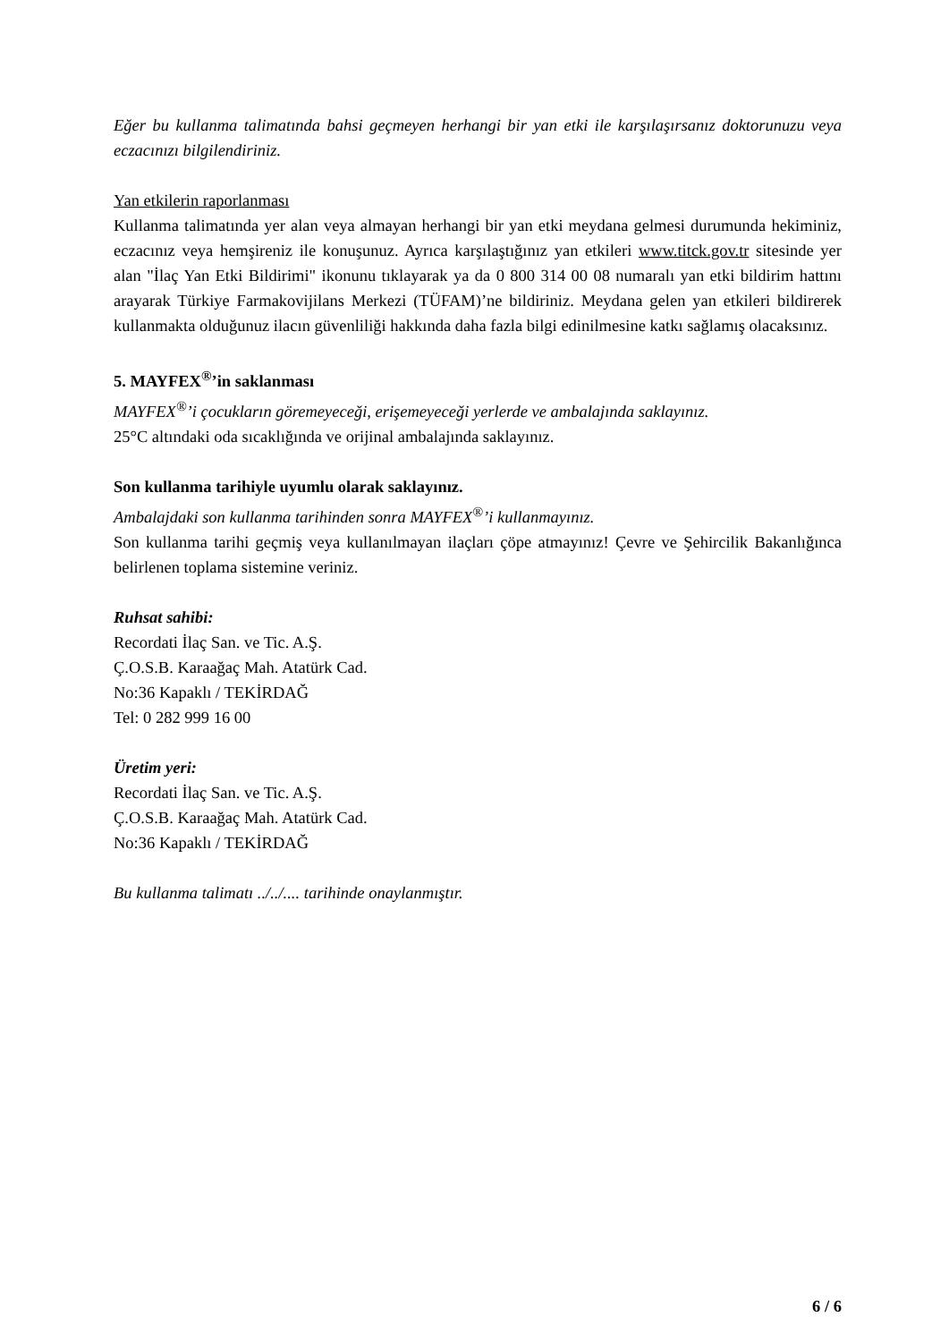Eğer bu kullanma talimatında bahsi geçmeyen herhangi bir yan etki ile karşılaşırsanız doktorunuzu veya eczacınızı bilgilendiriniz.
Yan etkilerin raporlanması
Kullanma talimatında yer alan veya almayan herhangi bir yan etki meydana gelmesi durumunda hekiminiz, eczacınız veya hemşireniz ile konuşunuz. Ayrıca karşılaştığınız yan etkileri www.titck.gov.tr sitesinde yer alan "İlaç Yan Etki Bildirimi" ikonunu tıklayarak ya da 0 800 314 00 08 numaralı yan etki bildirim hattını arayarak Türkiye Farmakovijilans Merkezi (TÜFAM)’ne bildiriniz. Meydana gelen yan etkileri bildirerek kullanmakta olduğunuz ilacın güvenliliği hakkında daha fazla bilgi edinilmesine katkı sağlamış olacaksınız.
5. MAYFEX<sup>®</sup>’in saklanması
MAYFEX<sup>®</sup>’i çocukların göremeyeceği, erişemeyeceği yerlerde ve ambalajında saklayınız.
25°C altındaki oda sıcaklığında ve orijinal ambalajında saklayınız.
Son kullanma tarihiyle uyumlu olarak saklayınız.
Ambalajdaki son kullanma tarihinden sonra MAYFEX<sup>®</sup>’i kullanmayınız.
Son kullanma tarihi geçmiş veya kullanılmayan ilaçları çöpe atmayınız! Çevre ve Şehircilik Bakanlığınca belirlenen toplama sistemine veriniz.
Ruhsat sahibi:
Recordati İlaç San. ve Tic. A.Ş.
Ç.O.S.B. Karaağaç Mah. Atatürk Cad.
No:36 Kapaklı / TEKİRDAĞ
Tel: 0 282 999 16 00
Üretim yeri:
Recordati İlaç San. ve Tic. A.Ş.
Ç.O.S.B. Karaağaç Mah. Atatürk Cad.
No:36 Kapaklı / TEKİRDAĞ
Bu kullanma talimatı ../../.... tarihinde onaylanmıştır.
6 / 6